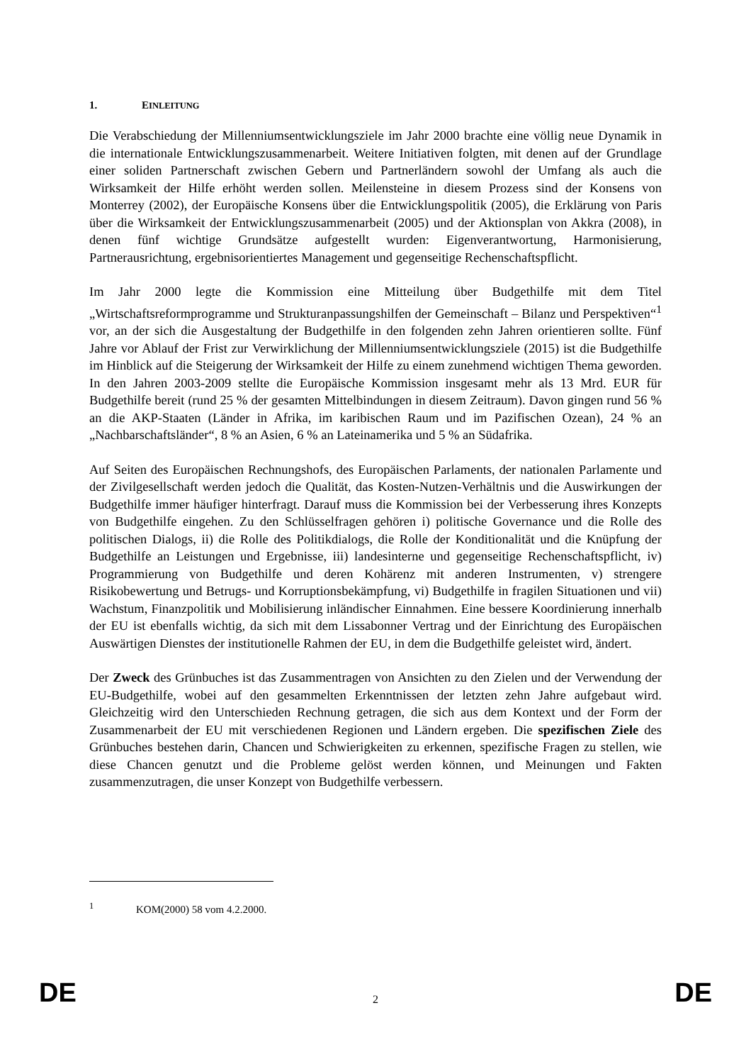1. EINLEITUNG
Die Verabschiedung der Millenniumsentwicklungsziele im Jahr 2000 brachte eine völlig neue Dynamik in die internationale Entwicklungszusammenarbeit. Weitere Initiativen folgten, mit denen auf der Grundlage einer soliden Partnerschaft zwischen Gebern und Partnerländern sowohl der Umfang als auch die Wirksamkeit der Hilfe erhöht werden sollen. Meilensteine in diesem Prozess sind der Konsens von Monterrey (2002), der Europäische Konsens über die Entwicklungspolitik (2005), die Erklärung von Paris über die Wirksamkeit der Entwicklungszusammenarbeit (2005) und der Aktionsplan von Akkra (2008), in denen fünf wichtige Grundsätze aufgestellt wurden: Eigenverantwortung, Harmonisierung, Partnerausrichtung, ergebnisorientiertes Management und gegenseitige Rechenschaftspflicht.
Im Jahr 2000 legte die Kommission eine Mitteilung über Budgethilfe mit dem Titel „Wirtschaftsreformprogramme und Strukturanpassungshilfen der Gemeinschaft – Bilanz und Perspektiven“<sup>1</sup> vor, an der sich die Ausgestaltung der Budgethilfe in den folgenden zehn Jahren orientieren sollte. Fünf Jahre vor Ablauf der Frist zur Verwirklichung der Millenniumsentwicklungsziele (2015) ist die Budgethilfe im Hinblick auf die Steigerung der Wirksamkeit der Hilfe zu einem zunehmend wichtigen Thema geworden. In den Jahren 2003-2009 stellte die Europäische Kommission insgesamt mehr als 13 Mrd. EUR für Budgethilfe bereit (rund 25 % der gesamten Mittelbindungen in diesem Zeitraum). Davon gingen rund 56 % an die AKP-Staaten (Länder in Afrika, im karibischen Raum und im Pazifischen Ozean), 24 % an „Nachbarschaftsländer“, 8 % an Asien, 6 % an Lateinamerika und 5 % an Südafrika.
Auf Seiten des Europäischen Rechnungshofs, des Europäischen Parlaments, der nationalen Parlamente und der Zivilgesellschaft werden jedoch die Qualität, das Kosten-Nutzen-Verhältnis und die Auswirkungen der Budgethilfe immer häufiger hinterfragt. Darauf muss die Kommission bei der Verbesserung ihres Konzepts von Budgethilfe eingehen. Zu den Schlüsselfragen gehören i) politische Governance und die Rolle des politischen Dialogs, ii) die Rolle des Politikdialogs, die Rolle der Konditionalität und die Knüpfung der Budgethilfe an Leistungen und Ergebnisse, iii) landesinterne und gegenseitige Rechenschaftspflicht, iv) Programmierung von Budgethilfe und deren Kohärenz mit anderen Instrumenten, v) strengere Risikobewertung und Betrugs- und Korruptionsbekämpfung, vi) Budgethilfe in fragilen Situationen und vii) Wachstum, Finanzpolitik und Mobilisierung inländischer Einnahmen. Eine bessere Koordinierung innerhalb der EU ist ebenfalls wichtig, da sich mit dem Lissabonner Vertrag und der Einrichtung des Europäischen Auswärtigen Dienstes der institutionelle Rahmen der EU, in dem die Budgethilfe geleistet wird, ändert.
Der Zweck des Grünbuches ist das Zusammentragen von Ansichten zu den Zielen und der Verwendung der EU-Budgethilfe, wobei auf den gesammelten Erkenntnissen der letzten zehn Jahre aufgebaut wird. Gleichzeitig wird den Unterschieden Rechnung getragen, die sich aus dem Kontext und der Form der Zusammenarbeit der EU mit verschiedenen Regionen und Ländern ergeben. Die spezifischen Ziele des Grünbuches bestehen darin, Chancen und Schwierigkeiten zu erkennen, spezifische Fragen zu stellen, wie diese Chancen genutzt und die Probleme gelöst werden können, und Meinungen und Fakten zusammenzutragen, die unser Konzept von Budgethilfe verbessern.
<sup>1</sup> KOM(2000) 58 vom 4.2.2000.
DE 2 DE